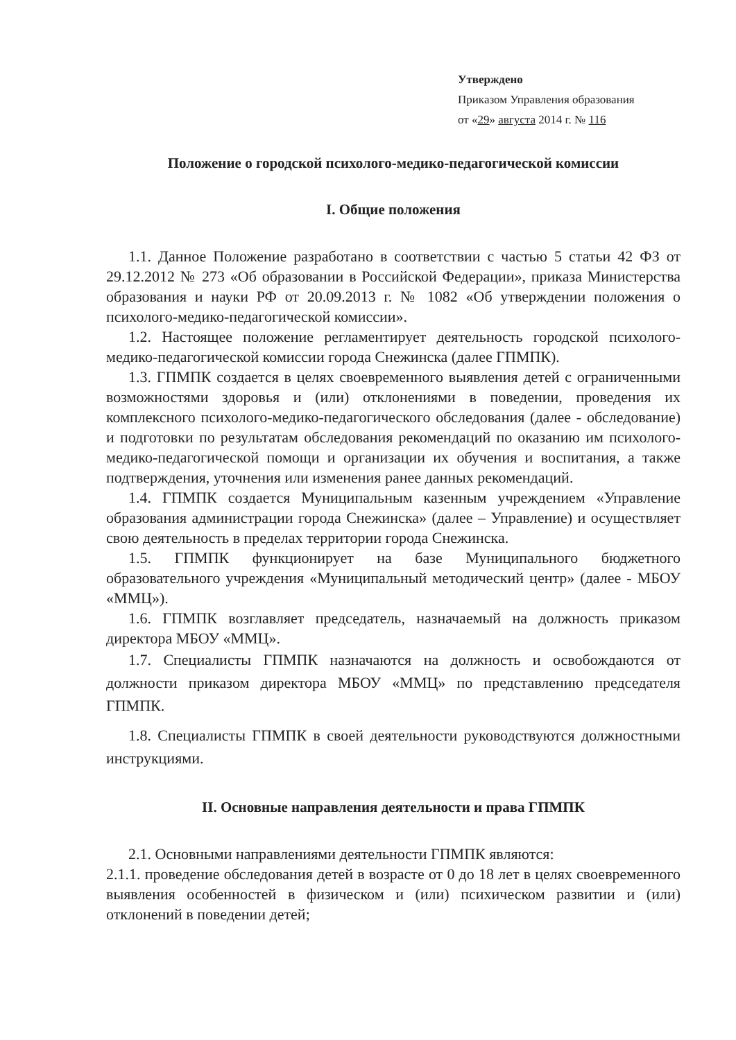Утверждено
Приказом Управления образования
от «29» августа 2014 г. № 116
Положение о городской психолого-медико-педагогической комиссии
I. Общие положения
1.1. Данное Положение разработано в соответствии с частью 5 статьи 42 ФЗ от 29.12.2012 № 273 «Об образовании в Российской Федерации», приказа Министерства образования и науки РФ от 20.09.2013 г. № 1082 «Об утверждении положения о психолого-медико-педагогической комиссии».
1.2. Настоящее положение регламентирует деятельность городской психолого-медико-педагогической комиссии города Снежинска (далее ГПМПК).
1.3. ГПМПК создается в целях своевременного выявления детей с ограниченными возможностями здоровья и (или) отклонениями в поведении, проведения их комплексного психолого-медико-педагогического обследования (далее - обследование) и подготовки по результатам обследования рекомендаций по оказанию им психолого-медико-педагогической помощи и организации их обучения и воспитания, а также подтверждения, уточнения или изменения ранее данных рекомендаций.
1.4. ГПМПК создается Муниципальным казенным учреждением «Управление образования администрации города Снежинска» (далее – Управление) и осуществляет свою деятельность в пределах территории города Снежинска.
1.5. ГПМПК функционирует на базе Муниципального бюджетного образовательного учреждения «Муниципальный методический центр» (далее - МБОУ «ММЦ»).
1.6. ГПМПК возглавляет председатель, назначаемый на должность приказом директора МБОУ «ММЦ».
1.7. Специалисты ГПМПК назначаются на должность и освобождаются от должности приказом директора МБОУ «ММЦ» по представлению председателя ГПМПК.
1.8. Специалисты ГПМПК в своей деятельности руководствуются должностными инструкциями.
II. Основные направления деятельности и права ГПМПК
2.1. Основными направлениями деятельности ГПМПК являются:
2.1.1. проведение обследования детей в возрасте от 0 до 18 лет в целях своевременного выявления особенностей в физическом и (или) психическом развитии и (или) отклонений в поведении детей;